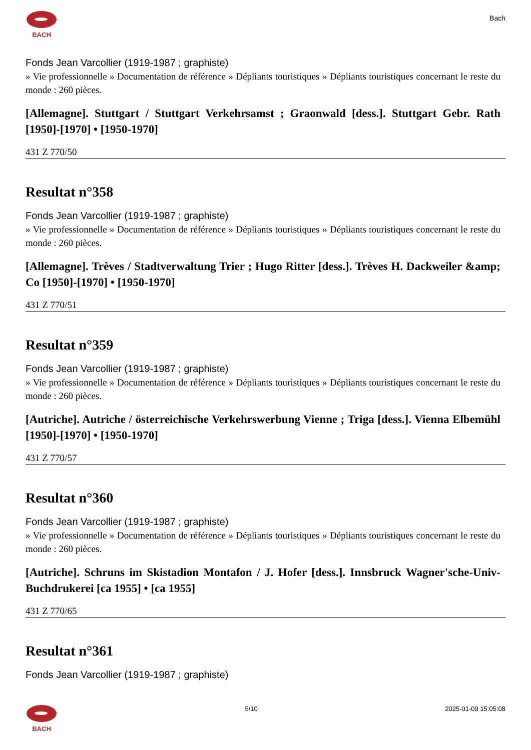BACH Bach
Fonds Jean Varcollier (1919-1987 ; graphiste)
» Vie professionnelle » Documentation de référence » Dépliants touristiques » Dépliants touristiques concernant le reste du monde : 260 pièces.
[Allemagne]. Stuttgart / Stuttgart Verkehrsamst ; Graonwald [dess.]. Stuttgart Gebr. Rath [1950]-[1970] • [1950-1970]
431 Z 770/50
Resultat n°358
Fonds Jean Varcollier (1919-1987 ; graphiste)
» Vie professionnelle » Documentation de référence » Dépliants touristiques » Dépliants touristiques concernant le reste du monde : 260 pièces.
[Allemagne]. Trèves / Stadtverwaltung Trier ; Hugo Ritter [dess.]. Trèves H. Dackweiler &amp; Co [1950]-[1970] • [1950-1970]
431 Z 770/51
Resultat n°359
Fonds Jean Varcollier (1919-1987 ; graphiste)
» Vie professionnelle » Documentation de référence » Dépliants touristiques » Dépliants touristiques concernant le reste du monde : 260 pièces.
[Autriche]. Autriche / österreichische Verkehrswerbung Vienne ; Triga [dess.]. Vienna Elbemühl [1950]-[1970] • [1950-1970]
431 Z 770/57
Resultat n°360
Fonds Jean Varcollier (1919-1987 ; graphiste)
» Vie professionnelle » Documentation de référence » Dépliants touristiques » Dépliants touristiques concernant le reste du monde : 260 pièces.
[Autriche]. Schruns im Skistadion Montafon / J. Hofer [dess.]. Innsbruck Wagner'sche-Univ-Buchdrukerei [ca 1955] • [ca 1955]
431 Z 770/65
Resultat n°361
Fonds Jean Varcollier (1919-1987 ; graphiste)
BACH
5/10 2025-01-09 15:05:08